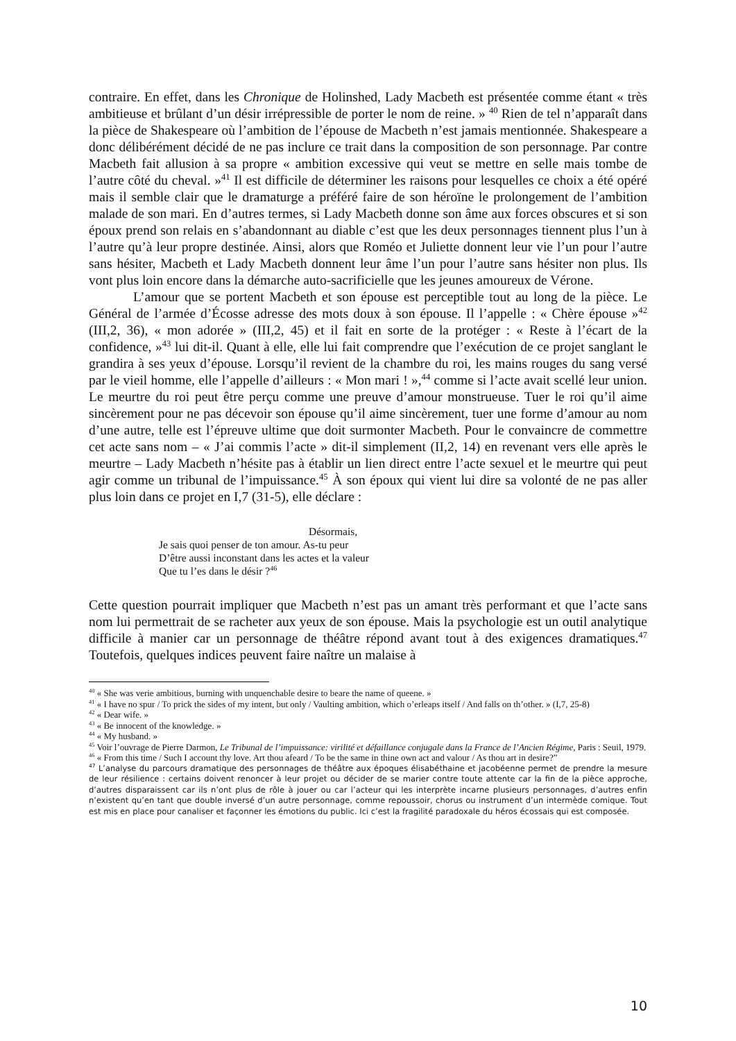contraire. En effet, dans les Chronique de Holinshed, Lady Macbeth est présentée comme étant « très ambitieuse et brûlant d’un désir irrépressible de porter le nom de reine. » <sup>40</sup> Rien de tel n’apparaît dans la pièce de Shakespeare où l’ambition de l’épouse de Macbeth n’est jamais mentionnée. Shakespeare a donc délibérément décidé de ne pas inclure ce trait dans la composition de son personnage. Par contre Macbeth fait allusion à sa propre « ambition excessive qui veut se mettre en selle mais tombe de l’autre côté du cheval. »<sup>41</sup> Il est difficile de déterminer les raisons pour lesquelles ce choix a été opéré mais il semble clair que le dramaturge a préféré faire de son héroïne le prolongement de l’ambition malade de son mari. En d’autres termes, si Lady Macbeth donne son âme aux forces obscures et si son époux prend son relais en s’abandonnant au diable c’est que les deux personnages tiennent plus l’un à l’autre qu’à leur propre destinée. Ainsi, alors que Roméo et Juliette donnent leur vie l’un pour l’autre sans hésiter, Macbeth et Lady Macbeth donnent leur âme l’un pour l’autre sans hésiter non plus. Ils vont plus loin encore dans la démarche auto-sacrificielle que les jeunes amoureux de Vérone.
L’amour que se portent Macbeth et son épouse est perceptible tout au long de la pièce. Le Général de l’armée d’Écosse adresse des mots doux à son épouse. Il l’appelle : « Chère épouse »<sup>42</sup> (III,2, 36), « mon adorée » (III,2, 45) et il fait en sorte de la protéger : « Reste à l’écart de la confidence, »<sup>43</sup> lui dit-il. Quant à elle, elle lui fait comprendre que l’exécution de ce projet sanglant le grandira à ses yeux d’épouse. Lorsqu’il revient de la chambre du roi, les mains rouges du sang versé par le vieil homme, elle l’appelle d’ailleurs : « Mon mari ! »,<sup>44</sup> comme si l’acte avait scellé leur union. Le meurtre du roi peut être perçu comme une preuve d’amour monstrueuse. Tuer le roi qu’il aime sincèrement pour ne pas décevoir son épouse qu’il aime sincèrement, tuer une forme d’amour au nom d’une autre, telle est l’épreuve ultime que doit surmonter Macbeth. Pour le convaincre de commettre cet acte sans nom – « J’ai commis l’acte » dit-il simplement (II,2, 14) en revenant vers elle après le meurtre – Lady Macbeth n’hésite pas à établir un lien direct entre l’acte sexuel et le meurtre qui peut agir comme un tribunal de l’impuissance.<sup>45</sup> À son époux qui vient lui dire sa volonté de ne pas aller plus loin dans ce projet en I,7 (31-5), elle déclare :
Désormais,
Je sais quoi penser de ton amour. As-tu peur
D’être aussi inconstant dans les actes et la valeur
Que tu l’es dans le désir ?<sup>46</sup>
Cette question pourrait impliquer que Macbeth n’est pas un amant très performant et que l’acte sans nom lui permettrait de se racheter aux yeux de son épouse. Mais la psychologie est un outil analytique difficile à manier car un personnage de théâtre répond avant tout à des exigences dramatiques.<sup>47</sup> Toutefois, quelques indices peuvent faire naître un malaise à
<sup>40</sup> « She was verie ambitious, burning with unquenchable desire to beare the name of queene. »
<sup>41</sup> « I have no spur / To prick the sides of my intent, but only / Vaulting ambition, which o’erleaps itself / And falls on th’other. » (I,7, 25-8)
<sup>42</sup> « Dear wife. »
<sup>43</sup> « Be innocent of the knowledge. »
<sup>44</sup> « My husband. »
<sup>45</sup> Voir l’ouvrage de Pierre Darmon, Le Tribunal de l’impuissance: virilité et défaillance conjugale dans la France de l’Ancien Régime, Paris : Seuil, 1979.
<sup>46</sup> « From this time / Such I account thy love. Art thou afeard / To be the same in thine own act and valour / As thou art in desire?”
<sup>47</sup> L’analyse du parcours dramatique des personnages de théâtre aux époques élisabéthaine et jacobéenne permet de prendre la mesure de leur résilience : certains doivent renoncer à leur projet ou décider de se marier contre toute attente car la fin de la pièce approche, d’autres disparaissent car ils n’ont plus de rôle à jouer ou car l’acteur qui les interprète incarne plusieurs personnages, d’autres enfin n’existent qu’en tant que double inversé d’un autre personnage, comme repoussoir, chorus ou instrument d’un intermède comique. Tout est mis en place pour canaliser et façonner les émotions du public. Ici c’est la fragilité paradoxale du héros écossais qui est composée.
10